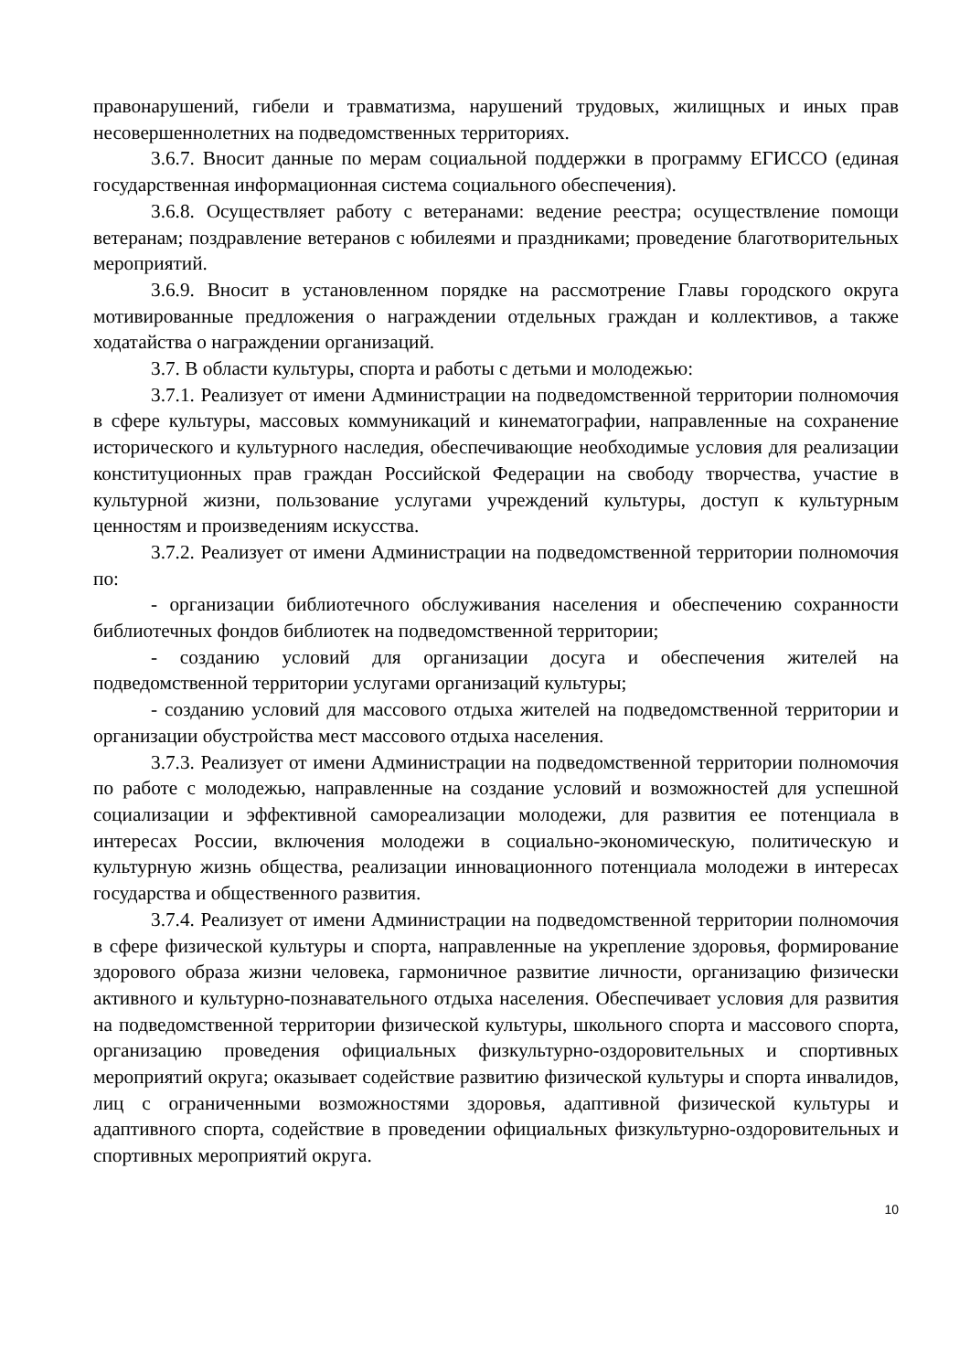правонарушений, гибели и травматизма, нарушений трудовых, жилищных и иных прав несовершеннолетних на подведомственных территориях.
3.6.7. Вносит данные по мерам социальной поддержки в программу ЕГИССО (единая государственная информационная система социального обеспечения).
3.6.8. Осуществляет работу с ветеранами: ведение реестра; осуществление помощи ветеранам; поздравление ветеранов с юбилеями и праздниками; проведение благотворительных мероприятий.
3.6.9. Вносит в установленном порядке на рассмотрение Главы городского округа мотивированные предложения о награждении отдельных граждан и коллективов, а также ходатайства о награждении организаций.
3.7. В области культуры, спорта и работы с детьми и молодежью:
3.7.1. Реализует от имени Администрации на подведомственной территории полномочия в сфере культуры, массовых коммуникаций и кинематографии, направленные на сохранение исторического и культурного наследия, обеспечивающие необходимые условия для реализации конституционных прав граждан Российской Федерации на свободу творчества, участие в культурной жизни, пользование услугами учреждений культуры, доступ к культурным ценностям и произведениям искусства.
3.7.2. Реализует от имени Администрации на подведомственной территории полномочия по:
- организации библиотечного обслуживания населения и обеспечению сохранности библиотечных фондов библиотек на подведомственной территории;
- созданию условий для организации досуга и обеспечения жителей на подведомственной территории услугами организаций культуры;
- созданию условий для массового отдыха жителей на подведомственной территории и организации обустройства мест массового отдыха населения.
3.7.3. Реализует от имени Администрации на подведомственной территории полномочия по работе с молодежью, направленные на создание условий и возможностей для успешной социализации и эффективной самореализации молодежи, для развития ее потенциала в интересах России, включения молодежи в социально-экономическую, политическую и культурную жизнь общества, реализации инновационного потенциала молодежи в интересах государства и общественного развития.
3.7.4. Реализует от имени Администрации на подведомственной территории полномочия в сфере физической культуры и спорта, направленные на укрепление здоровья, формирование здорового образа жизни человека, гармоничное развитие личности, организацию физически активного и культурно-познавательного отдыха населения. Обеспечивает условия для развития на подведомственной территории физической культуры, школьного спорта и массового спорта, организацию проведения официальных физкультурно-оздоровительных и спортивных мероприятий округа; оказывает содействие развитию физической культуры и спорта инвалидов, лиц с ограниченными возможностями здоровья, адаптивной физической культуры и адаптивного спорта, содействие в проведении официальных физкультурно-оздоровительных и спортивных мероприятий округа.
10